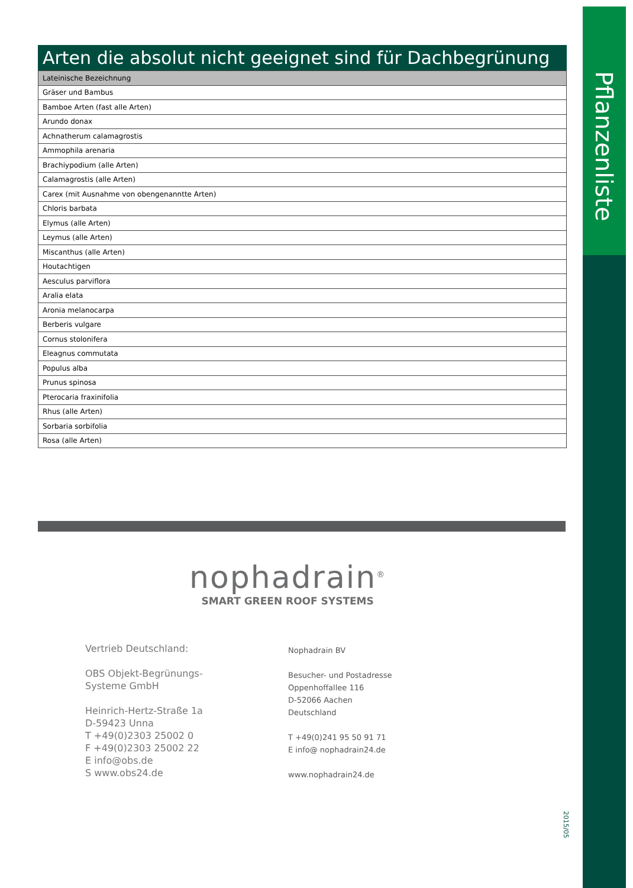Pflanzenliste
Arten die absolut nicht geeignet sind für Dachbegrünung
| Lateinische Bezeichnung |
| --- |
| Gräser und Bambus |
| Bamboe Arten (fast alle Arten) |
| Arundo donax |
| Achnatherum calamagrostis |
| Ammophila arenaria |
| Brachiypodium (alle Arten) |
| Calamagrostis (alle Arten) |
| Carex (mit Ausnahme von obengenanntte Arten) |
| Chloris barbata |
| Elymus (alle Arten) |
| Leymus (alle Arten) |
| Miscanthus (alle Arten) |
| Houtachtigen |
| Aesculus parviflora |
| Aralia elata |
| Aronia melanocarpa |
| Berberis vulgare |
| Cornus stolonifera |
| Eleagnus commutata |
| Populus alba |
| Prunus spinosa |
| Pterocaria fraxinifolia |
| Rhus (alle Arten) |
| Sorbaria sorbifolia |
| Rosa (alle Arten) |
nophadrain<sup>®</sup>
SMART GREEN ROOF SYSTEMS
Vertrieb Deutschland:
OBS Objekt-Begrünungs-
Systeme GmbH
Heinrich-Hertz-Straße 1a
D-59423 Unna
T +49(0)2303 25002 0
F +49(0)2303 25002 22
E info@obs.de
S www.obs24.de
Nophadrain BV
Besucher- und Postadresse
Oppenhoffallee 116
D-52066 Aachen
Deutschland
T +49(0)241 95 50 91 71
E info@ nophadrain24.de
www.nophadrain24.de
2015/05